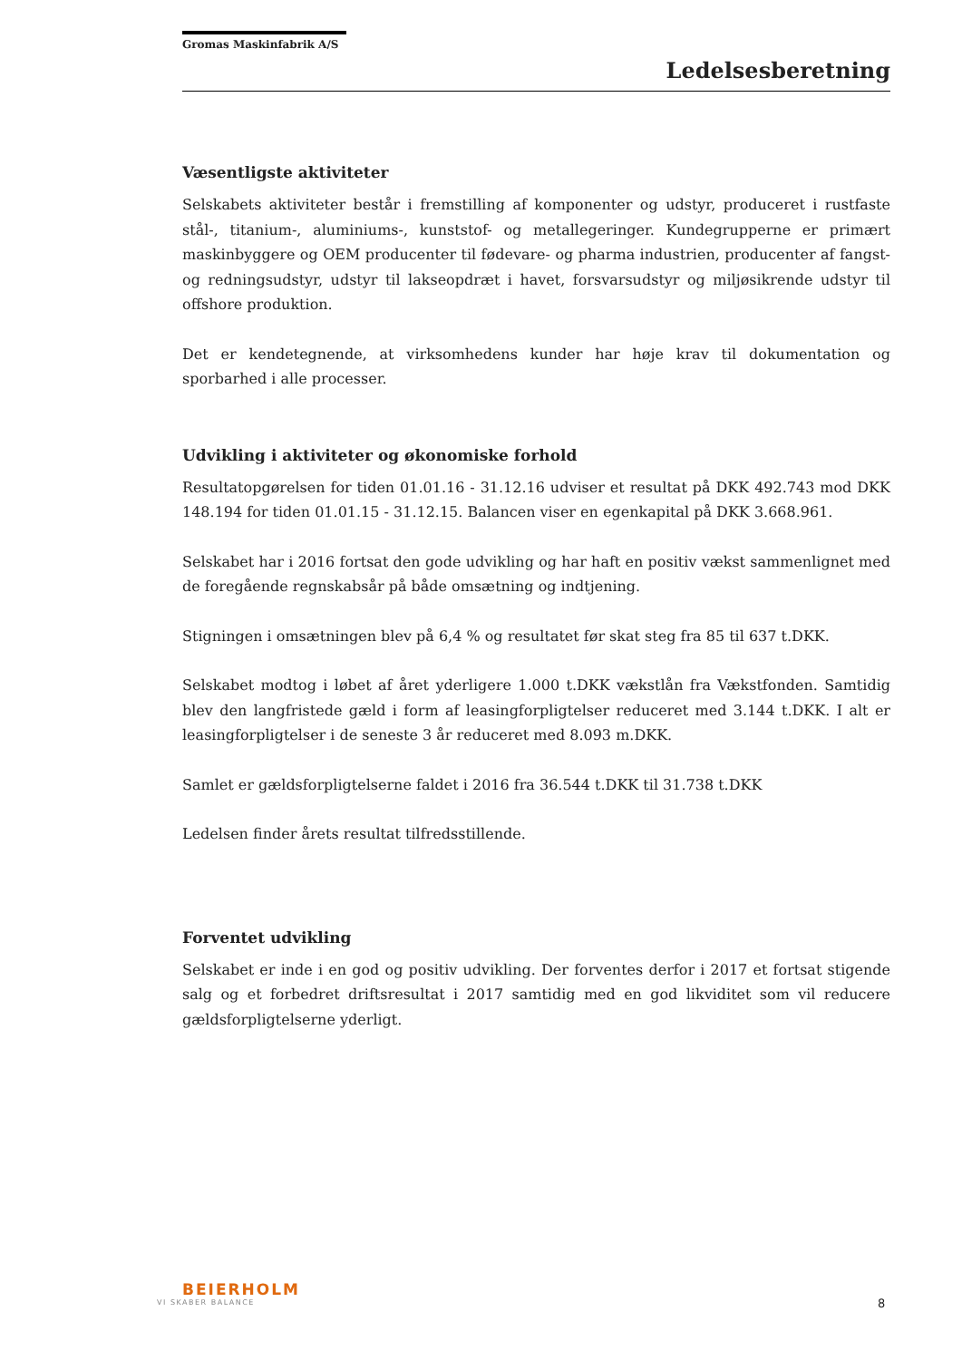Gromas Maskinfabrik A/S
Ledelsesberetning
Væsentligste aktiviteter
Selskabets aktiviteter består i fremstilling af komponenter og udstyr, produceret i rustfaste stål-, titanium-, aluminiums-, kunststof- og metallegeringer. Kundegrupperne er primært maskinbyggere og OEM producenter til fødevare- og pharma industrien, producenter af fangst- og redningsudstyr, udstyr til lakseopdræt i havet, forsvarsudstyr og miljøsikrende udstyr til offshore produktion.
Det er kendetegnende, at virksomhedens kunder har høje krav til dokumentation og sporbarhed i alle processer.
Udvikling i aktiviteter og økonomiske forhold
Resultatopgørelsen for tiden 01.01.16 - 31.12.16 udviser et resultat på DKK 492.743 mod DKK 148.194 for tiden 01.01.15 - 31.12.15. Balancen viser en egenkapital på DKK 3.668.961.
Selskabet har i 2016 fortsat den gode udvikling og har haft en positiv vækst sammenlignet med de foregående regnskabsår på både omsætning og indtjening.
Stigningen i omsætningen blev på 6,4 % og resultatet før skat steg fra 85 til 637 t.DKK.
Selskabet modtog i løbet af året yderligere 1.000 t.DKK vækstlån fra Vækstfonden. Samtidig blev den langfristede gæld i form af leasingforpligtelser reduceret med 3.144 t.DKK. I alt er leasingforpligtelser i de seneste 3 år reduceret med 8.093 m.DKK.
Samlet er gældsforpligtelserne faldet i 2016 fra 36.544 t.DKK til 31.738 t.DKK
Ledelsen finder årets resultat tilfredsstillende.
Forventet udvikling
Selskabet er inde i en god og positiv udvikling. Der forventes derfor i 2017 et fortsat stigende salg og et forbedret driftsresultat i 2017 samtidig med en god likviditet som vil reducere gældsforpligtelserne yderligt.
BEIERHOLM
VI SKABER BALANCE
8